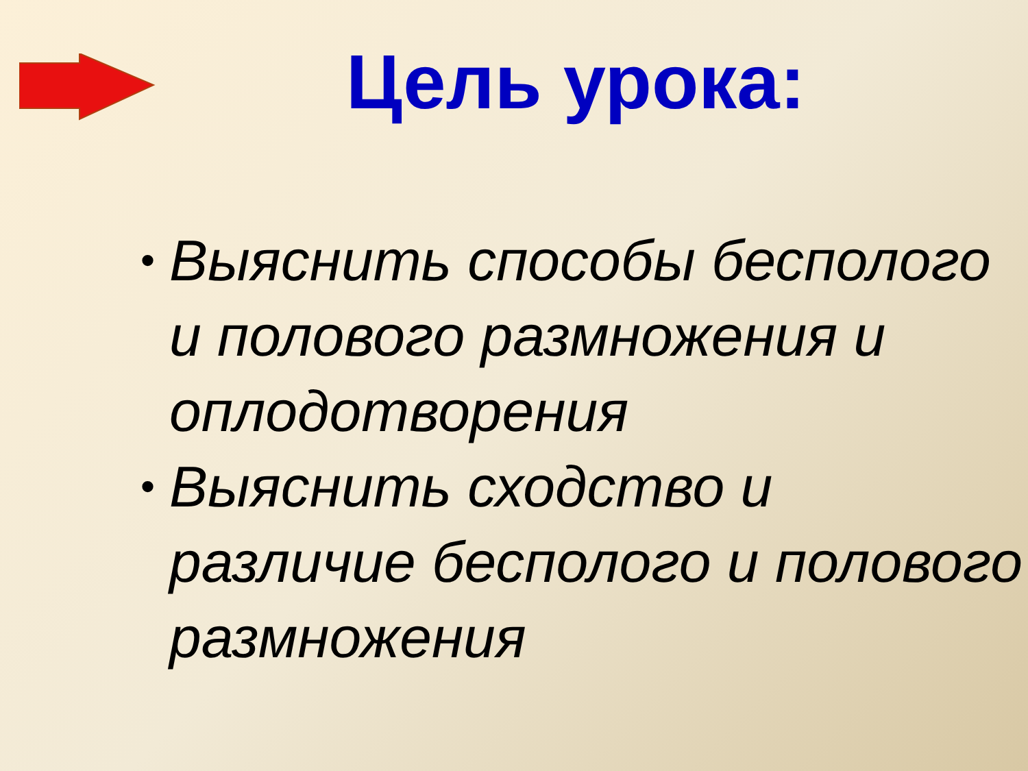Цель урока:
• Выяснить способы бесполого и полового размножения и оплодотворения
• Выяснить сходство и различие бесполого и полового размножения